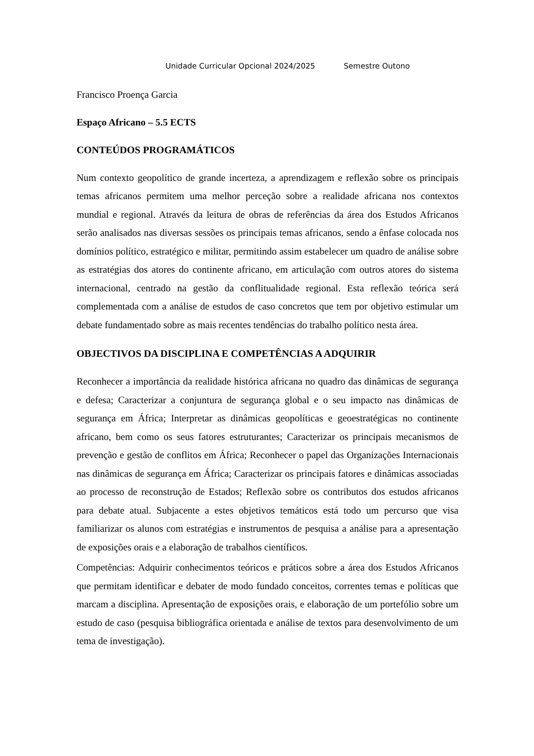Unidade Curricular Opcional 2024/2025 Semestre Outono
Francisco Proença Garcia
Espaço Africano – 5.5 ECTS
CONTEÚDOS PROGRAMÁTICOS
Num contexto geopolítico de grande incerteza, a aprendizagem e reflexão sobre os principais temas africanos permitem uma melhor perceção sobre a realidade africana nos contextos mundial e regional. Através da leitura de obras de referências da área dos Estudos Africanos serão analisados nas diversas sessões os principais temas africanos, sendo a ênfase colocada nos domínios político, estratégico e militar, permitindo assim estabelecer um quadro de análise sobre as estratégias dos atores do continente africano, em articulação com outros atores do sistema internacional, centrado na gestão da conflitualidade regional. Esta reflexão teórica será complementada com a análise de estudos de caso concretos que tem por objetivo estimular um debate fundamentado sobre as mais recentes tendências do trabalho político nesta área.
OBJECTIVOS DA DISCIPLINA E COMPETÊNCIAS A ADQUIRIR
Reconhecer a importância da realidade histórica africana no quadro das dinâmicas de segurança e defesa; Caracterizar a conjuntura de segurança global e o seu impacto nas dinâmicas de segurança em África; Interpretar as dinâmicas geopolíticas e geoestratégicas no continente africano, bem como os seus fatores estruturantes; Caracterizar os principais mecanismos de prevenção e gestão de conflitos em África; Reconhecer o papel das Organizações Internacionais nas dinâmicas de segurança em África; Caracterizar os principais fatores e dinâmicas associadas ao processo de reconstrução de Estados; Reflexão sobre os contributos dos estudos africanos para debate atual. Subjacente a estes objetivos temáticos está todo um percurso que visa familiarizar os alunos com estratégias e instrumentos de pesquisa a análise para a apresentação de exposições orais e a elaboração de trabalhos científicos.
Competências: Adquirir conhecimentos teóricos e práticos sobre a área dos Estudos Africanos que permitam identificar e debater de modo fundado conceitos, correntes temas e políticas que marcam a disciplina. Apresentação de exposições orais, e elaboração de um portefólio sobre um estudo de caso (pesquisa bibliográfica orientada e análise de textos para desenvolvimento de um tema de investigação).